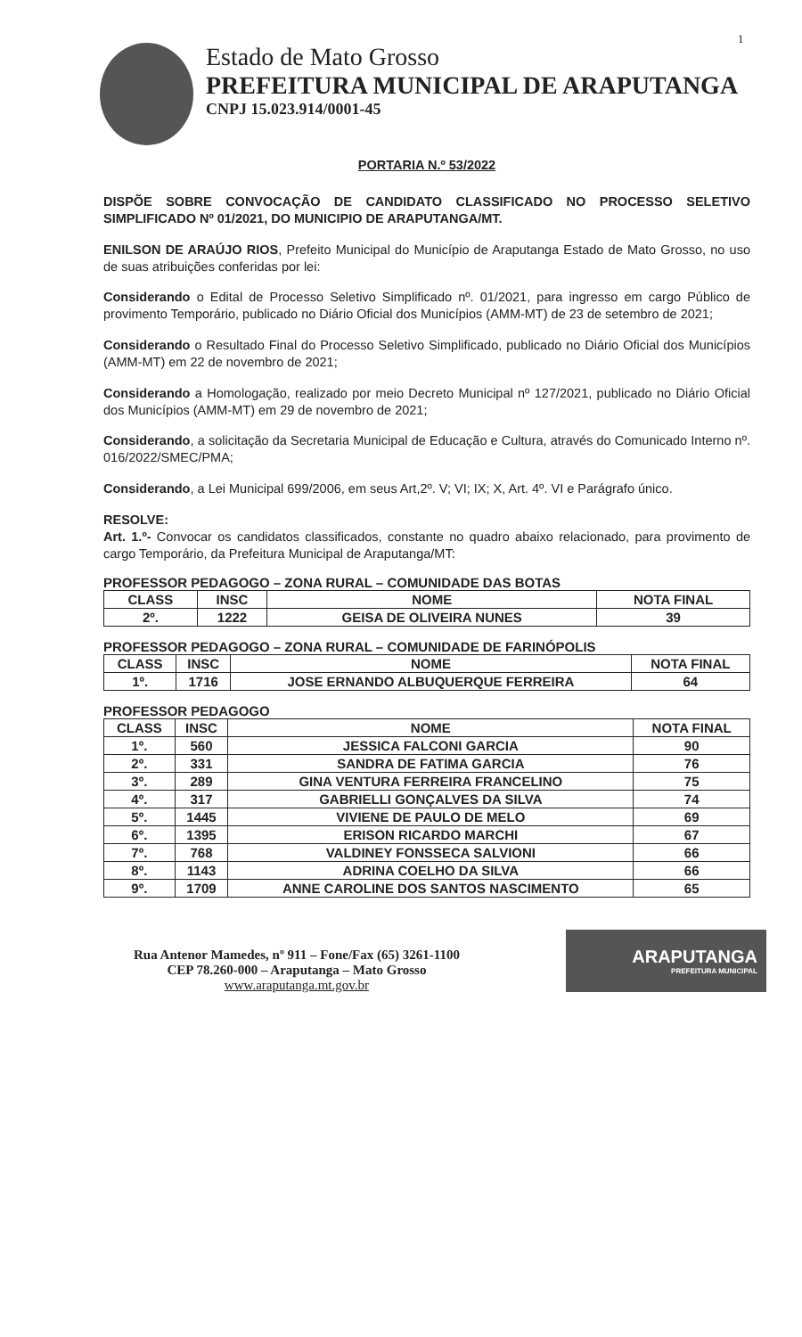1
Estado de Mato Grosso
PREFEITURA MUNICIPAL DE ARAPUTANGA
CNPJ 15.023.914/0001-45
PORTARIA N.º 53/2022
DISPÕE SOBRE CONVOCAÇÃO DE CANDIDATO CLASSIFICADO NO PROCESSO SELETIVO SIMPLIFICADO Nº 01/2021, DO MUNICIPIO DE ARAPUTANGA/MT.
ENILSON DE ARAÚJO RIOS, Prefeito Municipal do Município de Araputanga Estado de Mato Grosso, no uso de suas atribuições conferidas por lei:
Considerando o Edital de Processo Seletivo Simplificado nº. 01/2021, para ingresso em cargo Público de provimento Temporário, publicado no Diário Oficial dos Municípios (AMM-MT) de 23 de setembro de 2021;
Considerando o Resultado Final do Processo Seletivo Simplificado, publicado no Diário Oficial dos Municípios (AMM-MT) em 22 de novembro de 2021;
Considerando a Homologação, realizado por meio Decreto Municipal nº 127/2021, publicado no Diário Oficial dos Municípios (AMM-MT) em 29 de novembro de 2021;
Considerando, a solicitação da Secretaria Municipal de Educação e Cultura, através do Comunicado Interno nº. 016/2022/SMEC/PMA;
Considerando, a Lei Municipal 699/2006, em seus Art,2º. V; VI; IX; X, Art. 4º. VI e Parágrafo único.
RESOLVE:
Art. 1.º- Convocar os candidatos classificados, constante no quadro abaixo relacionado, para provimento de cargo Temporário, da Prefeitura Municipal de Araputanga/MT:
PROFESSOR PEDAGOGO – ZONA RURAL – COMUNIDADE DAS BOTAS
| CLASS | INSC | NOME | NOTA FINAL |
| --- | --- | --- | --- |
| 2º. | 1222 | GEISA DE OLIVEIRA NUNES | 39 |
PROFESSOR PEDAGOGO – ZONA RURAL – COMUNIDADE DE FARINÓPOLIS
| CLASS | INSC | NOME | NOTA FINAL |
| --- | --- | --- | --- |
| 1º. | 1716 | JOSE ERNANDO ALBUQUERQUE FERREIRA | 64 |
PROFESSOR PEDAGOGO
| CLASS | INSC | NOME | NOTA FINAL |
| --- | --- | --- | --- |
| 1º. | 560 | JESSICA FALCONI GARCIA | 90 |
| 2º. | 331 | SANDRA DE FATIMA GARCIA | 76 |
| 3º. | 289 | GINA VENTURA FERREIRA FRANCELINO | 75 |
| 4º. | 317 | GABRIELLI GONÇALVES DA SILVA | 74 |
| 5º. | 1445 | VIVIENE DE PAULO DE MELO | 69 |
| 6º. | 1395 | ERISON RICARDO MARCHI | 67 |
| 7º. | 768 | VALDINEY FONSSECA SALVIONI | 66 |
| 8º. | 1143 | ADRINA COELHO DA SILVA | 66 |
| 9º. | 1709 | ANNE CAROLINE DOS SANTOS NASCIMENTO | 65 |
Rua Antenor Mamedes, nº 911 – Fone/Fax (65) 3261-1100
CEP 78.260-000 – Araputanga – Mato Grosso
www.araputanga.mt.gov.br
ARAPUTANGA
PREFEITURA MUNICIPAL